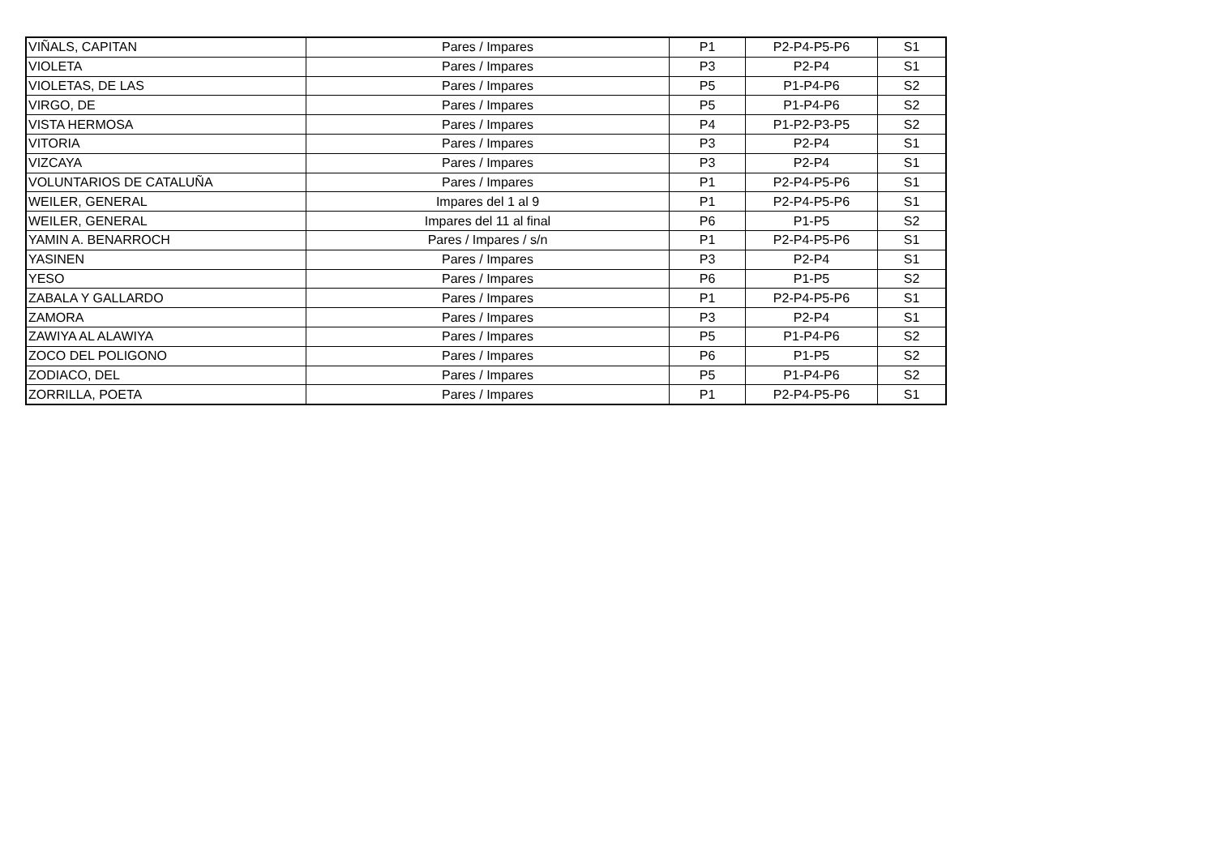| VIÑALS, CAPITAN | Pares / Impares | P1 | P2-P4-P5-P6 | S1 |
| VIOLETA | Pares / Impares | P3 | P2-P4 | S1 |
| VIOLETAS, DE LAS | Pares / Impares | P5 | P1-P4-P6 | S2 |
| VIRGO, DE | Pares / Impares | P5 | P1-P4-P6 | S2 |
| VISTA HERMOSA | Pares / Impares | P4 | P1-P2-P3-P5 | S2 |
| VITORIA | Pares / Impares | P3 | P2-P4 | S1 |
| VIZCAYA | Pares / Impares | P3 | P2-P4 | S1 |
| VOLUNTARIOS DE CATALUÑA | Pares / Impares | P1 | P2-P4-P5-P6 | S1 |
| WEILER, GENERAL | Impares del 1 al 9 | P1 | P2-P4-P5-P6 | S1 |
| WEILER, GENERAL | Impares del 11 al final | P6 | P1-P5 | S2 |
| YAMIN A. BENARROCH | Pares / Impares / s/n | P1 | P2-P4-P5-P6 | S1 |
| YASINEN | Pares / Impares | P3 | P2-P4 | S1 |
| YESO | Pares / Impares | P6 | P1-P5 | S2 |
| ZABALA Y GALLARDO | Pares / Impares | P1 | P2-P4-P5-P6 | S1 |
| ZAMORA | Pares / Impares | P3 | P2-P4 | S1 |
| ZAWIYA AL ALAWIYA | Pares / Impares | P5 | P1-P4-P6 | S2 |
| ZOCO DEL POLIGONO | Pares / Impares | P6 | P1-P5 | S2 |
| ZODIACO, DEL | Pares / Impares | P5 | P1-P4-P6 | S2 |
| ZORRILLA, POETA | Pares / Impares | P1 | P2-P4-P5-P6 | S1 |